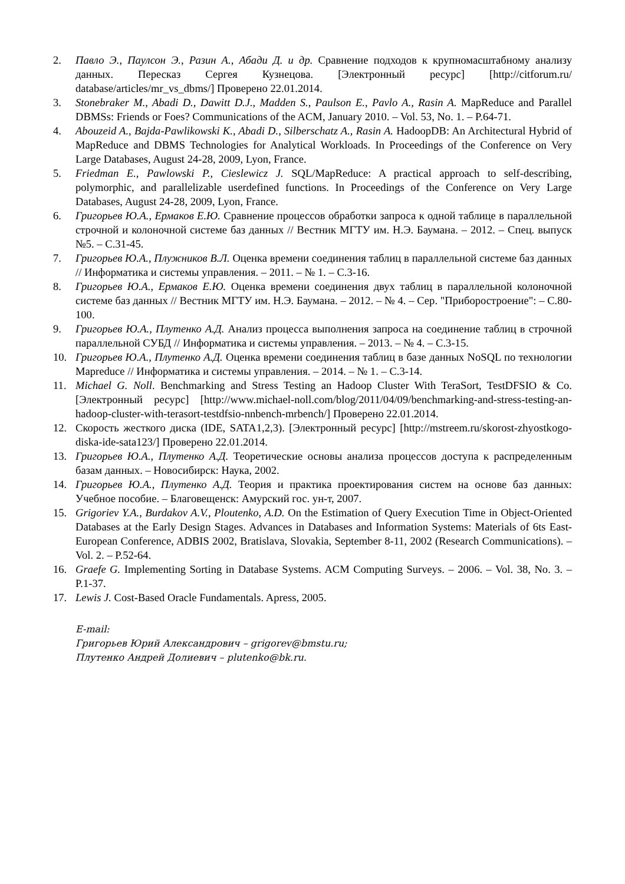2. Павло Э., Паулсон Э., Разин А., Абади Д. и др. Сравнение подходов к крупномасштабному анализу данных. Пересказ Сергея Кузнецова. [Электронный ресурс] [http://citforum.ru/ database/articles/mr_vs_dbms/] Проверено 22.01.2014.
3. Stonebraker M., Abadi D., Dawitt D.J., Madden S., Paulson E., Pavlo A., Rasin A. MapReduce and Parallel DBMSs: Friends or Foes? Communications of the ACM, January 2010. – Vol. 53, No. 1. – P.64-71.
4. Abouzeid A., Bajda-Pawlikowski K., Abadi D., Silberschatz A., Rasin A. HadoopDB: An Architectural Hybrid of MapReduce and DBMS Technologies for Analytical Workloads. In Proceedings of the Conference on Very Large Databases, August 24-28, 2009, Lyon, France.
5. Friedman E., Pawlowski P., Cieslewicz J. SQL/MapReduce: A practical approach to self-describing, polymorphic, and parallelizable userdefined functions. In Proceedings of the Conference on Very Large Databases, August 24-28, 2009, Lyon, France.
6. Григорьев Ю.А., Ермаков Е.Ю. Сравнение процессов обработки запроса к одной таблице в параллельной строчной и колоночной системе баз данных // Вестник МГТУ им. Н.Э. Баумана. – 2012. – Спец. выпуск №5. – С.31-45.
7. Григорьев Ю.А., Плужников В.Л. Оценка времени соединения таблиц в параллельной системе баз данных // Информатика и системы управления. – 2011. – № 1. – С.3-16.
8. Григорьев Ю.А., Ермаков Е.Ю. Оценка времени соединения двух таблиц в параллельной колоночной системе баз данных // Вестник МГТУ им. Н.Э. Баумана. – 2012. – № 4. – Сер. "Приборостроение": – С.80-100.
9. Григорьев Ю.А., Плутенко А.Д. Анализ процесса выполнения запроса на соединение таблиц в строчной параллельной СУБД // Информатика и системы управления. – 2013. – № 4. – С.3-15.
10. Григорьев Ю.А., Плутенко А.Д. Оценка времени соединения таблиц в базе данных NoSQL по технологии Mapreduce // Информатика и системы управления. – 2014. – № 1. – С.3-14.
11. Michael G. Noll. Benchmarking and Stress Testing an Hadoop Cluster With TeraSort, TestDFSIO & Co. [Электронный ресурс] [http://www.michael-noll.com/blog/2011/04/09/benchmarking-and-stress-testing-an-hadoop-cluster-with-terasort-testdfsio-nnbench-mrbench/] Проверено 22.01.2014.
12. Скорость жесткого диска (IDE, SATA1,2,3). [Электронный ресурс] [http://mstreem.ru/skorost-zhyostkogo-diska-ide-sata123/] Проверено 22.01.2014.
13. Григорьев Ю.А., Плутенко А.Д. Теоретические основы анализа процессов доступа к распределенным базам данных. – Новосибирск: Наука, 2002.
14. Григорьев Ю.А., Плутенко А.Д. Теория и практика проектирования систем на основе баз данных: Учебное пособие. – Благовещенск: Амурский гос. ун-т, 2007.
15. Grigoriev Y.A., Burdakov A.V., Ploutenko, A.D. On the Estimation of Query Execution Time in Object-Oriented Databases at the Early Design Stages. Advances in Databases and Information Systems: Materials of 6ts East-European Conference, ADBIS 2002, Bratislava, Slovakia, September 8-11, 2002 (Research Communications). – Vol. 2. – P.52-64.
16. Graefe G. Implementing Sorting in Database Systems. ACM Computing Surveys. – 2006. – Vol. 38, No. 3. – P.1-37.
17. Lewis J. Cost-Based Oracle Fundamentals. Apress, 2005.
E-mail:
Григорьев Юрий Александрович – grigorev@bmstu.ru;
Плутенко Андрей Долиевич – plutenko@bk.ru.